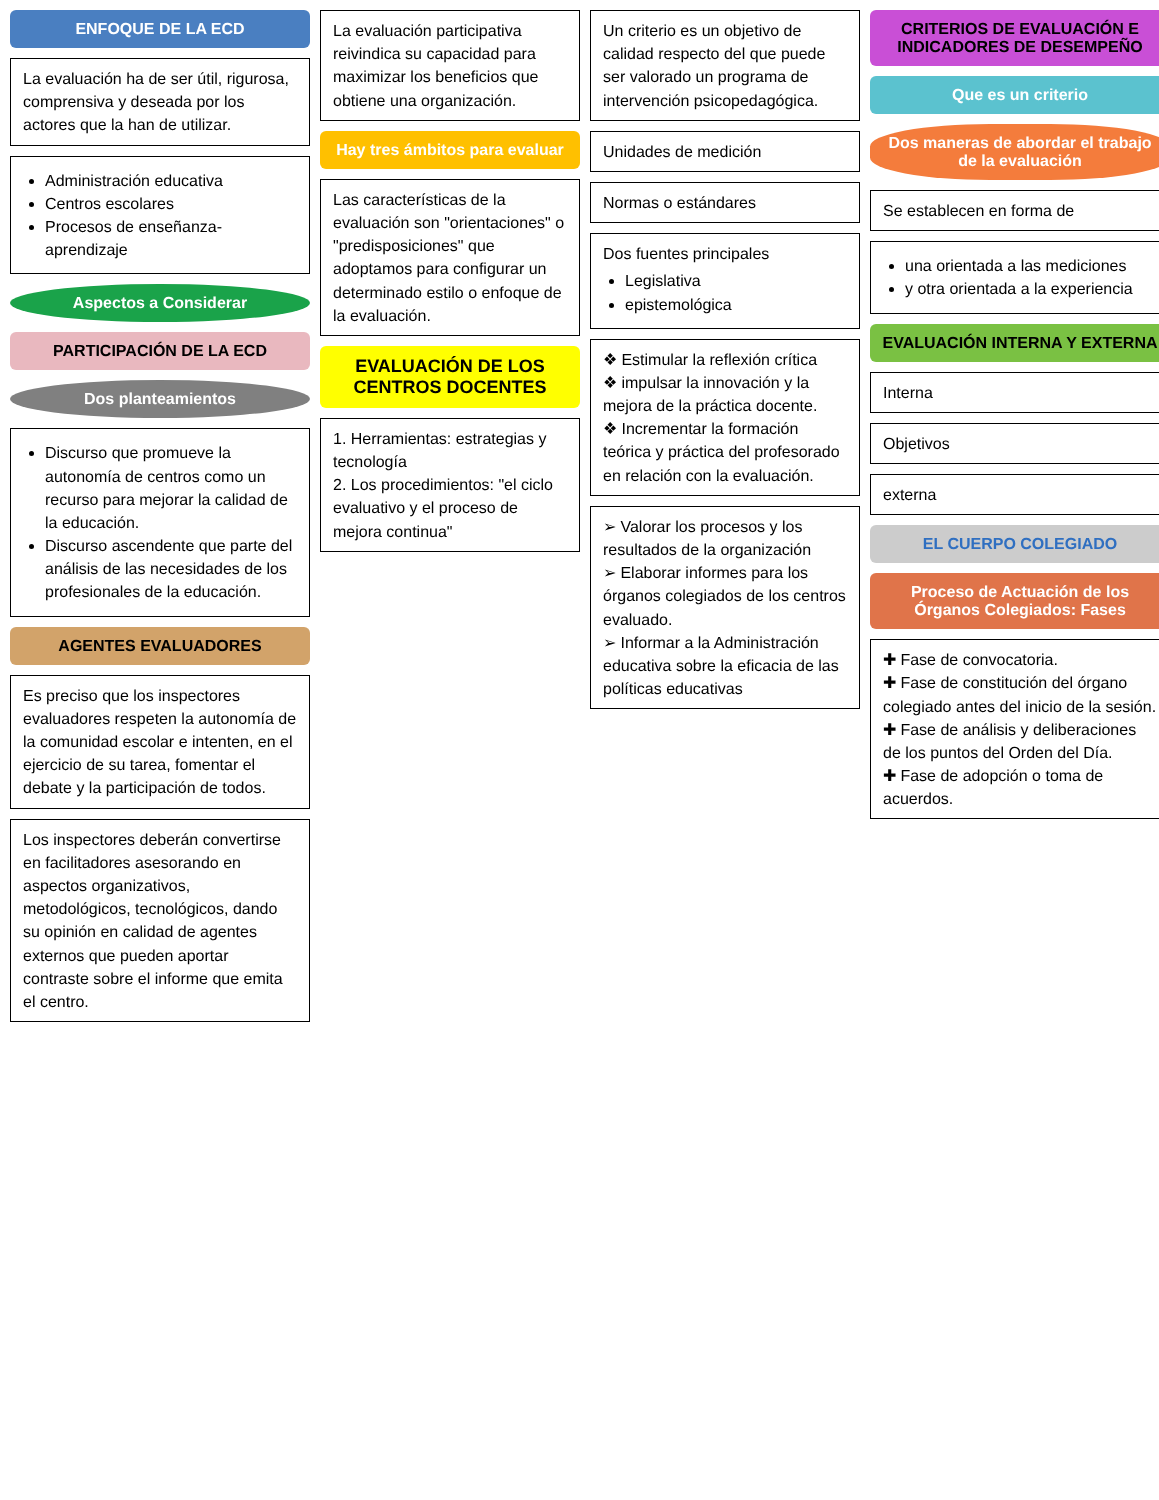ENFOQUE DE LA ECD
La evaluación ha de ser útil, rigurosa, comprensiva y deseada por los actores que la han de utilizar.
Administración educativa
Centros escolares
Procesos de enseñanza-aprendizaje
Aspectos a Considerar
PARTICIPACIÓN DE LA ECD
Dos planteamientos
Discurso que promueve la autonomía de centros como un recurso para mejorar la calidad de la educación.
Discurso ascendente que parte del análisis de las necesidades de los profesionales de la educación.
AGENTES EVALUADORES
Es preciso que los inspectores evaluadores respeten la autonomía de la comunidad escolar e intenten, en el ejercicio de su tarea, fomentar el debate y la participación de todos.
Los inspectores deberán convertirse en facilitadores asesorando en aspectos organizativos, metodológicos, tecnológicos, dando su opinión en calidad de agentes externos que pueden aportar contraste sobre el informe que emita el centro.
La evaluación participativa reivindica su capacidad para maximizar los beneficios que obtiene una organización.
Hay tres ámbitos para evaluar
Las características de la evaluación son "orientaciones" o "predisposiciones" que adoptamos para configurar un determinado estilo o enfoque de la evaluación.
EVALUACIÓN DE LOS CENTROS DOCENTES
1. Herramientas: estrategias y tecnología
2. Los procedimientos: "el ciclo evaluativo y el proceso de mejora continua"
Un criterio es un objetivo de calidad respecto del que puede ser valorado un programa de intervención psicopedagógica.
Unidades de medición
Normas o estándares
Dos fuentes principales
Legislativa
epistemológica
❖ Estimular la reflexión crítica
❖ impulsar la innovación y la mejora de la práctica docente.
❖ Incrementar la formación teórica y práctica del profesorado en relación con la evaluación.
➢ Valorar los procesos y los resultados de la organización
➢ Elaborar informes para los órganos colegiados de los centros evaluado.
➢ Informar a la Administración educativa sobre la eficacia de las políticas educativas
CRITERIOS DE EVALUACIÓN E INDICADORES DE DESEMPEÑO
Que es un criterio
Dos maneras de abordar el trabajo de la evaluación
Se establecen en forma de
una orientada a las mediciones
y otra orientada a la experiencia
EVALUACIÓN INTERNA Y EXTERNA
Interna
Objetivos
externa
EL CUERPO COLEGIADO
Proceso de Actuación de los Órganos Colegiados: Fases
✚ Fase de convocatoria.
✚ Fase de constitución del órgano colegiado antes del inicio de la sesión.
✚ Fase de análisis y deliberaciones de los puntos del Orden del Día.
✚ Fase de adopción o toma de acuerdos.